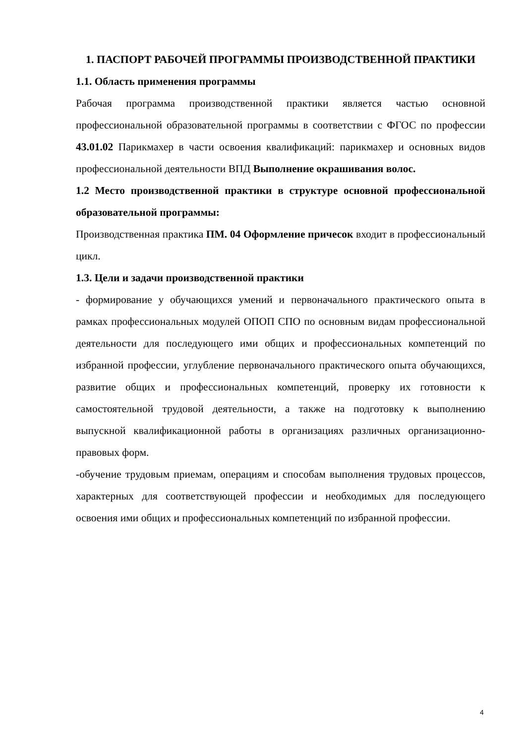1. ПАСПОРТ РАБОЧЕЙ ПРОГРАММЫ ПРОИЗВОДСТВЕННОЙ ПРАКТИКИ
1.1. Область применения программы
Рабочая программа производственной практики является частью основной профессиональной образовательной программы в соответствии с ФГОС по профессии 43.01.02 Парикмахер в части освоения квалификаций: парикмахер и основных видов профессиональной деятельности ВПД Выполнение окрашивания волос.
1.2 Место производственной практики в структуре основной профессиональной образовательной программы:
Производственная практика ПМ. 04 Оформление причесок входит в профессиональный цикл.
1.3. Цели и задачи производственной практики
- формирование у обучающихся умений и первоначального практического опыта в рамках профессиональных модулей ОПОП СПО по основным видам профессиональной деятельности для последующего ими общих и профессиональных компетенций по избранной профессии, углубление первоначального практического опыта обучающихся, развитие общих и профессиональных компетенций, проверку их готовности к самостоятельной трудовой деятельности, а также на подготовку к выполнению выпускной квалификационной работы в организациях различных организационно-правовых форм.
-обучение трудовым приемам, операциям и способам выполнения трудовых процессов, характерных для соответствующей профессии и необходимых для последующего освоения ими общих и профессиональных компетенций по избранной профессии.
4